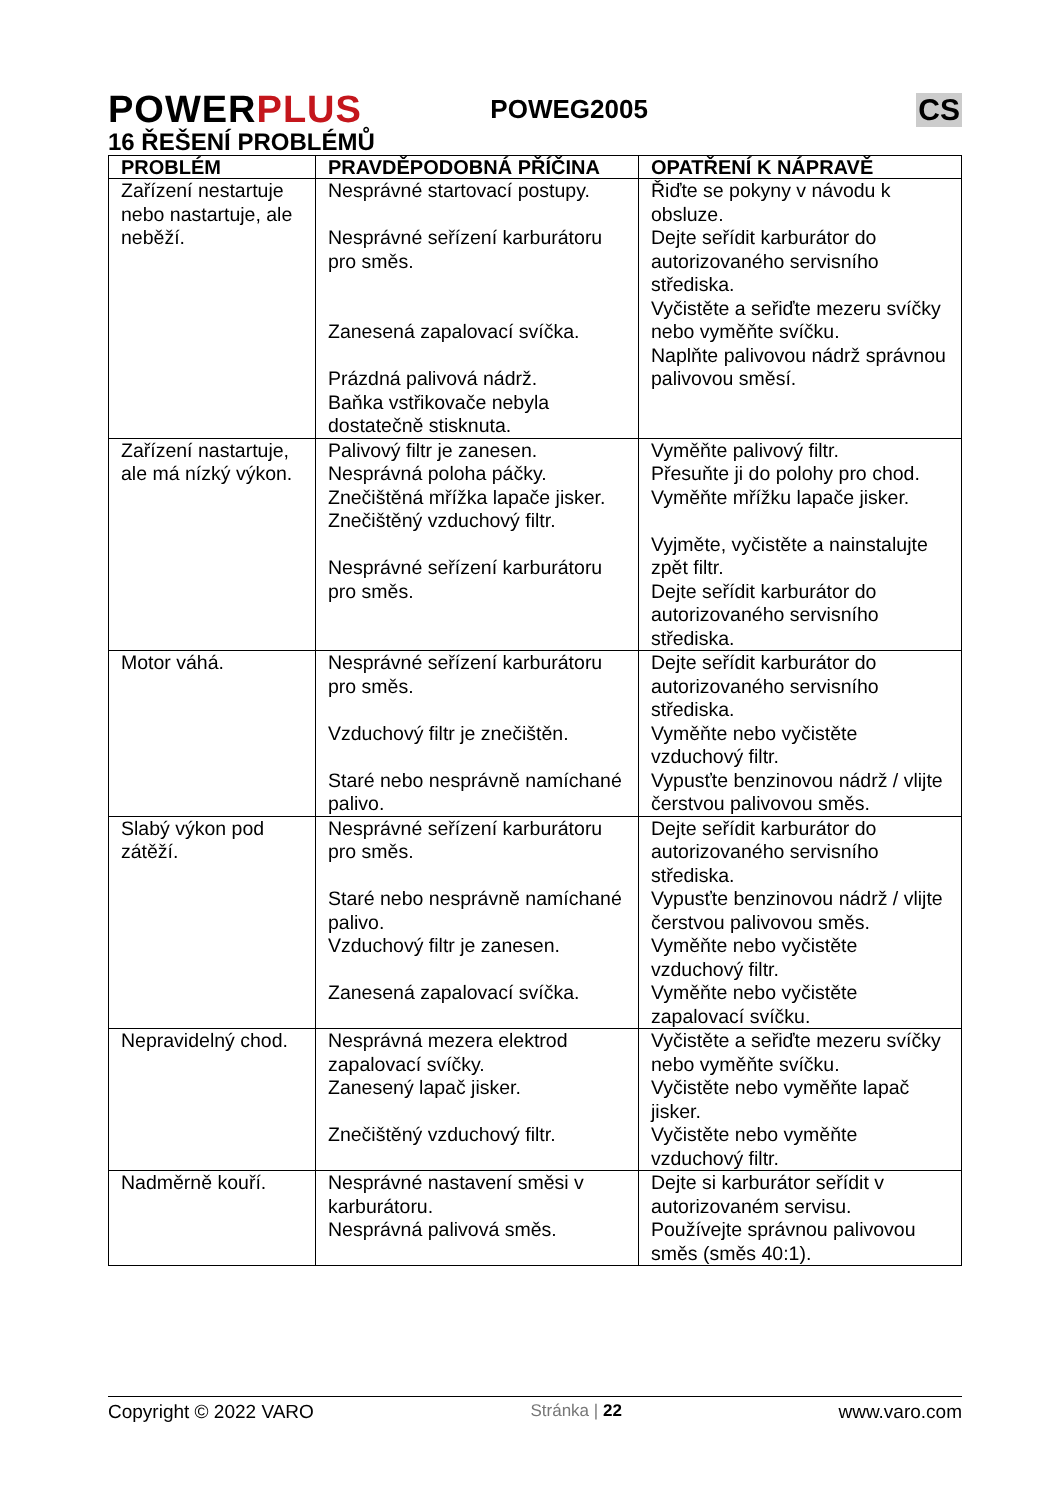POWERPLUS
POWEG2005
CS
16 ŘEŠENÍ PROBLÉMŮ
| PROBLÉM | PRAVDĚPODOBNÁ PŘÍČINA | OPATŘENÍ K NÁPRAVĚ |
| --- | --- | --- |
| Zařízení nestartuje nebo nastartuje, ale neběží. | Nesprávné startovací postupy. Nesprávné seřízení karburátoru pro směs. Zanesená zapalovací svíčka. Prázdná palivová nádrž. Baňka vstřikovače nebyla dostatečně stisknuta. | Řiďte se pokyny v návodu k obsluze. Dejte seřídit karburátor do autorizovaného servisního střediska. Vyčistěte a seřiďte mezeru svíčky nebo vyměňte svíčku. Naplňte palivovou nádrž správnou palivovou směsí. |
| Zařízení nastartuje, ale má nízký výkon. | Palivový filtr je zanesen. Nesprávná poloha páčky. Znečištěná mřížka lapače jisker. Znečištěný vzduchový filtr. Nesprávné seřízení karburátoru pro směs. | Vyměňte palivový filtr. Přesuňte ji do polohy pro chod. Vyměňte mřížku lapače jisker. Vyjměte, vyčistěte a nainstalujte zpět filtr. Dejte seřídit karburátor do autorizovaného servisního střediska. |
| Motor váhá. | Nesprávné seřízení karburátoru pro směs. Vzduchový filtr je znečištěn. Staré nebo nesprávně namíchané palivo. | Dejte seřídit karburátor do autorizovaného servisního střediska. Vyměňte nebo vyčistěte vzduchový filtr. Vypusťte benzinovou nádrž / vlijte čerstvou palivovou směs. |
| Slabý výkon pod zátěží. | Nesprávné seřízení karburátoru pro směs. Staré nebo nesprávně namíchané palivo. Vzduchový filtr je zanesen. Zanesená zapalovací svíčka. | Dejte seřídit karburátor do autorizovaného servisního střediska. Vypusťte benzinovou nádrž / vlijte čerstvou palivovou směs. Vyměňte nebo vyčistěte vzduchový filtr. Vyměňte nebo vyčistěte zapalovací svíčku. |
| Nepravidelný chod. | Nesprávná mezera elektrod zapalovací svíčky. Zanesený lapač jisker. Znečištěný vzduchový filtr. | Vyčistěte a seřiďte mezeru svíčky nebo vyměňte svíčku. Vyčistěte nebo vyměňte lapač jisker. Vyčistěte nebo vyměňte vzduchový filtr. |
| Nadměrně kouří. | Nesprávné nastavení směsi v karburátoru. Nesprávná palivová směs. | Dejte si karburátor seřídit v autorizovaném servisu. Používejte správnou palivovou směs (směs 40:1). |
Copyright © 2022 VARO Stránka | 22 www.varo.com